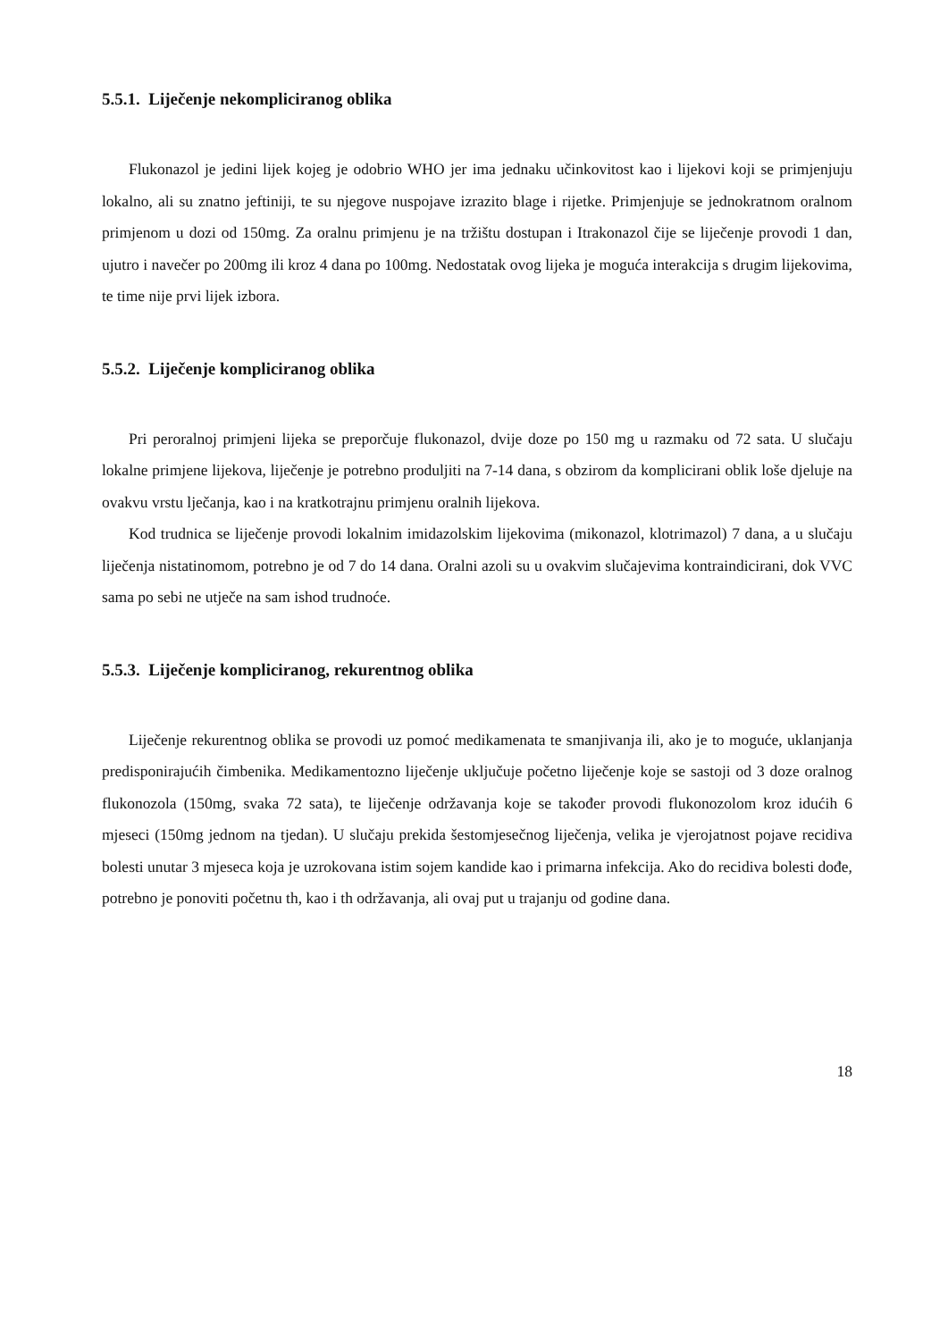5.5.1. Liječenje nekompliciranog oblika
Flukonazol je jedini lijek kojeg je odobrio WHO jer ima jednaku učinkovitost kao i lijekovi koji se primjenjuju lokalno, ali su znatno jeftiniji, te su njegove nuspojave izrazito blage i rijetke. Primjenjuje se jednokratnom oralnom primjenom u dozi od 150mg. Za oralnu primjenu je na tržištu dostupan i Itrakonazol čije se liječenje provodi 1 dan, ujutro i navečer po 200mg ili kroz 4 dana po 100mg. Nedostatak ovog lijeka je moguća interakcija s drugim lijekovima, te time nije prvi lijek izbora.
5.5.2. Liječenje kompliciranog oblika
Pri peroralnoj primjeni lijeka se preporčuje flukonazol, dvije doze po 150 mg u razmaku od 72 sata. U slučaju lokalne primjene lijekova, liječenje je potrebno produljiti na 7-14 dana, s obzirom da komplicirani oblik loše djeluje na ovakvu vrstu lječanja, kao i na kratkotrajnu primjenu oralnih lijekova.
Kod trudnica se liječenje provodi lokalnim imidazolskim lijekovima (mikonazol, klotrimazol) 7 dana, a u slučaju liječenja nistatinomom, potrebno je od 7 do 14 dana. Oralni azoli su u ovakvim slučajevima kontraindicirani, dok VVC sama po sebi ne utječe na sam ishod trudnoće.
5.5.3. Liječenje kompliciranog, rekurentnog oblika
Liječenje rekurentnog oblika se provodi uz pomoć medikamenata te smanjivanja ili, ako je to moguće, uklanjanja predisponirajućih čimbenika. Medikamentozno liječenje uključuje početno liječenje koje se sastoji od 3 doze oralnog flukonozola (150mg, svaka 72 sata), te liječenje održavanja koje se također provodi flukonozolom kroz idućih 6 mjeseci (150mg jednom na tjedan). U slučaju prekida šestomjesečnog liječenja, velika je vjerojatnost pojave recidiva bolesti unutar 3 mjeseca koja je uzrokovana istim sojem kandide kao i primarna infekcija. Ako do recidiva bolesti dođe, potrebno je ponoviti početnu th, kao i th održavanja, ali ovaj put u trajanju od godine dana.
18